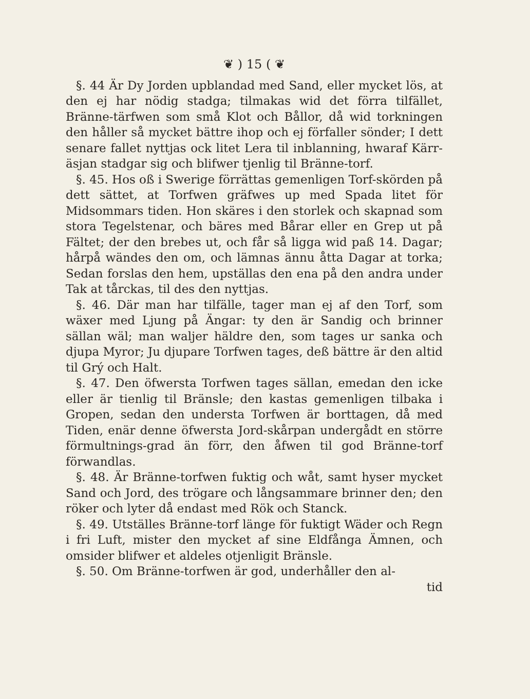❦ ) 15 ( ❦
§. 44 Är Dy Jorden upblandad med Sand, eller mycket lös, at den ej har nödig stadga; tilmakas wid det förra tilfället, Bränne-tärfwen som små Klot och Bållor, då wid torkningen den håller så mycket bättre ihop och ej förfaller sönder; I dett senare fallet nyttjas ock litet Lera til inblanning, hwaraf Kärr-äsjan stadgar sig och blifwer tjenlig til Bränne-torf.
§. 45. Hos oß i Swerige förrättas gemenligen Torf-skörden på dett sättet, at Torfwen gräfwes up med Spada litet för Midsommars tiden. Hon skäres i den storlek och skapnad som stora Tegelstenar, och bäres med Bårar eller en Grep ut på Fältet; der den brebes ut, och får så ligga wid paß 14. Dagar; hårpå wändes den om, och lämnas ännu åtta Dagar at torka; Sedan forslas den hem, upställas den ena på den andra under Tak at tårckas, til des den nyttjas.
§. 46. Där man har tilfälle, tager man ej af den Torf, som wäxer med Ljung på Ängar: ty den är Sandig och brinner sällan wäl; man waljer häldre den, som tages ur sanka och djupa Myror; Ju djupare Torfwen tages, deß bättre är den altid til Grý och Halt.
§. 47. Den öfwersta Torfwen tages sällan, emedan den icke eller är tienlig til Bränsle; den kastas gemenligen tilbaka i Gropen, sedan den understa Torfwen är borttagen, då med Tiden, enär denne öfwersta Jord-skårpan undergådt en större förmultnings-grad än förr, den åfwen til god Bränne-torf förwandlas.
§. 48. Är Bränne-torfwen fuktig och wåt, samt hyser mycket Sand och Jord, des trögare och långsammare brinner den; den röker och lyter då endast med Rök och Stanck.
§. 49. Utställes Bränne-torf länge för fuktigt Wäder och Regn i fri Luft, mister den mycket af sine Eldfånga Ämnen, och omsider blifwer et aldeles otjenligit Bränsle.
§. 50. Om Bränne-torfwen är god, underhåller den al-
tid